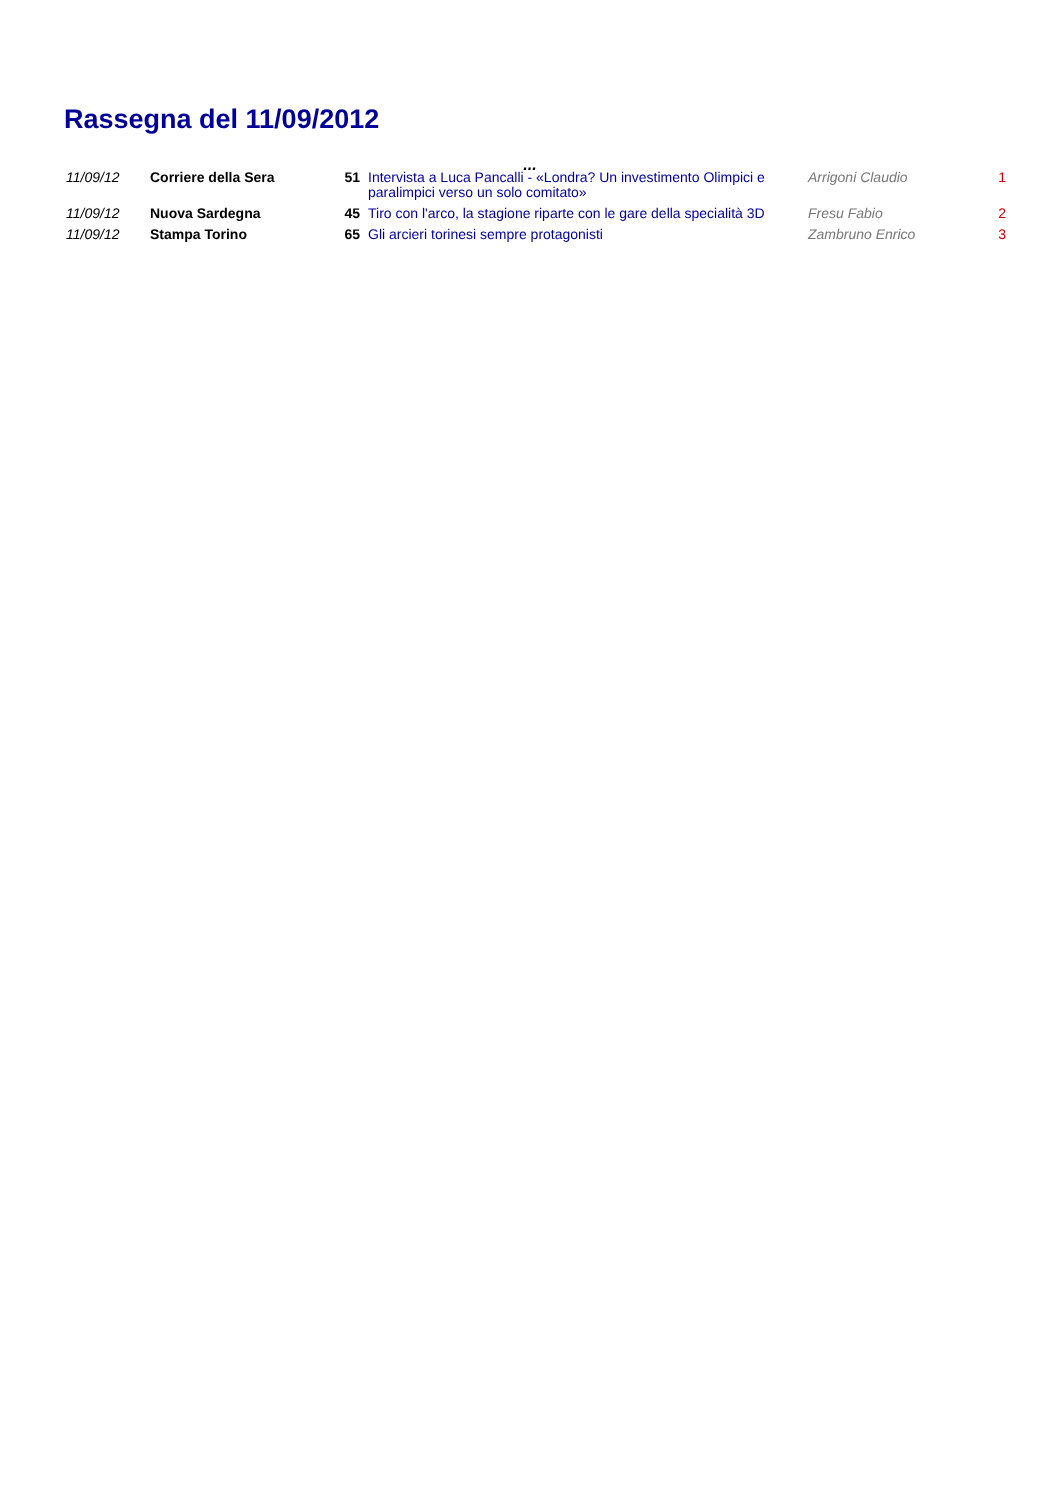Rassegna del 11/09/2012
...
| 11/09/12 | Corriere della Sera | 51 | Intervista a Luca Pancalli - «Londra? Un investimento Olimpici e paralimpici verso un solo comitato» | Arrigoni Claudio | 1 |
| 11/09/12 | Nuova Sardegna | 45 | Tiro con l'arco, la stagione riparte con le gare della specialità 3D | Fresu Fabio | 2 |
| 11/09/12 | Stampa Torino | 65 | Gli arcieri torinesi sempre protagonisti | Zambruno Enrico | 3 |